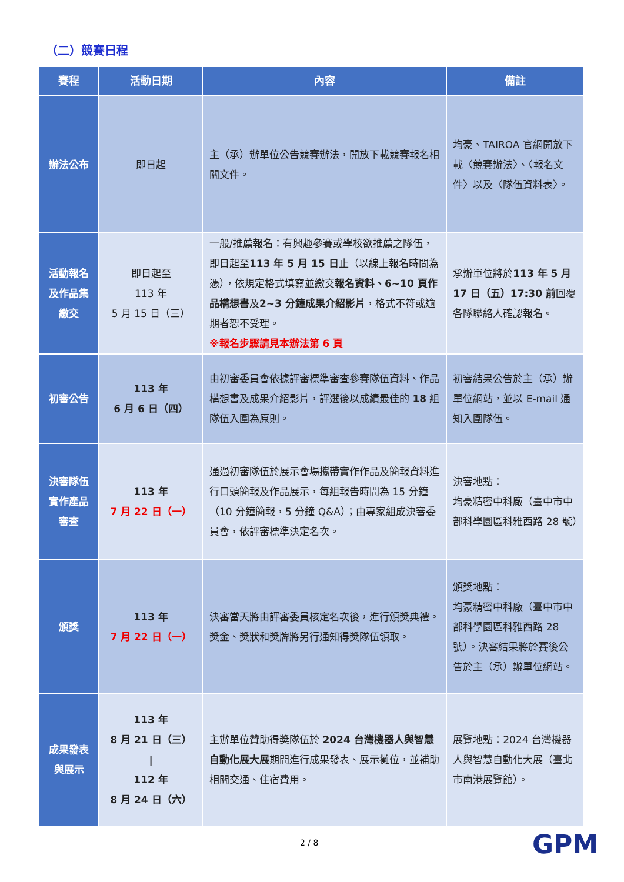（二）競賽日程
| 賽程 | 活動日期 | 內容 | 備註 |
| --- | --- | --- | --- |
| 辦法公布 | 即日起 | 主（承）辦單位公告競賽辦法，開放下載競賽報名相關文件。 | 均豪、TAIROA 官網開放下載〈競賽辦法〉、〈報名文件〉以及〈隊伍資料表〉。 |
| 活動報名及作品集繳交 | 即日起至 113 年 5 月 15 日（三） | 一般/推薦報名：有興趣參賽或學校欲推薦之隊伍，即日起至 113 年 5 月 15 日 止（以線上報名時間為憑），依規定格式填寫並繳交 報名資料、6~10 頁作品構想書 及 2~3 分鐘成果介紹影片 ，格式不符或逾期者恕不受理。 ※報名步驟請見本辦法第 6 頁 | 承辦單位將於 113 年 5 月 17 日（五）17:30 前 回覆各隊聯絡人確認報名。 |
| 初審公告 | 113 年 6 月 6 日（四） | 由初審委員會依據評審標準審查參賽隊伍資料、作品構想書及成果介紹影片，評選後以成績最佳的 18 組隊伍入圍為原則。 | 初審結果公告於主（承）辦單位網站，並以 E-mail 通知入圍隊伍。 |
| 決審隊伍實作產品審查 | 113 年 7 月 22 日（一） | 通過初審隊伍於展示會場攜帶實作作品及簡報資料進行口頭簡報及作品展示，每組報告時間為 15 分鐘（10 分鐘簡報，5 分鐘 Q&A）；由專家組成決審委員會，依評審標準決定名次。 | 決審地點： 均豪精密中科廠（臺中市中部科學園區科雅西路 28 號） |
| 頒獎 | 113 年 7 月 22 日（一） | 決審當天將由評審委員核定名次後，進行頒獎典禮。獎金、獎狀和獎牌將另行通知得獎隊伍領取。 | 頒獎地點： 均豪精密中科廠（臺中市中部科學園區科雅西路 28 號）。決審結果將於賽後公告於主（承）辦單位網站。 |
| 成果發表與展示 | 113 年 8 月 21 日（三） / 112 年 8 月 24 日（六） | 主辦單位贊助得獎隊伍於 2024 台灣機器人與智慧自動化展大展 期間進行成果發表、展示攤位，並補助相關交通、住宿費用。 | 展覽地點：2024 台灣機器人與智慧自動化大展（臺北市南港展覽館）。 |
2 / 8 GPM